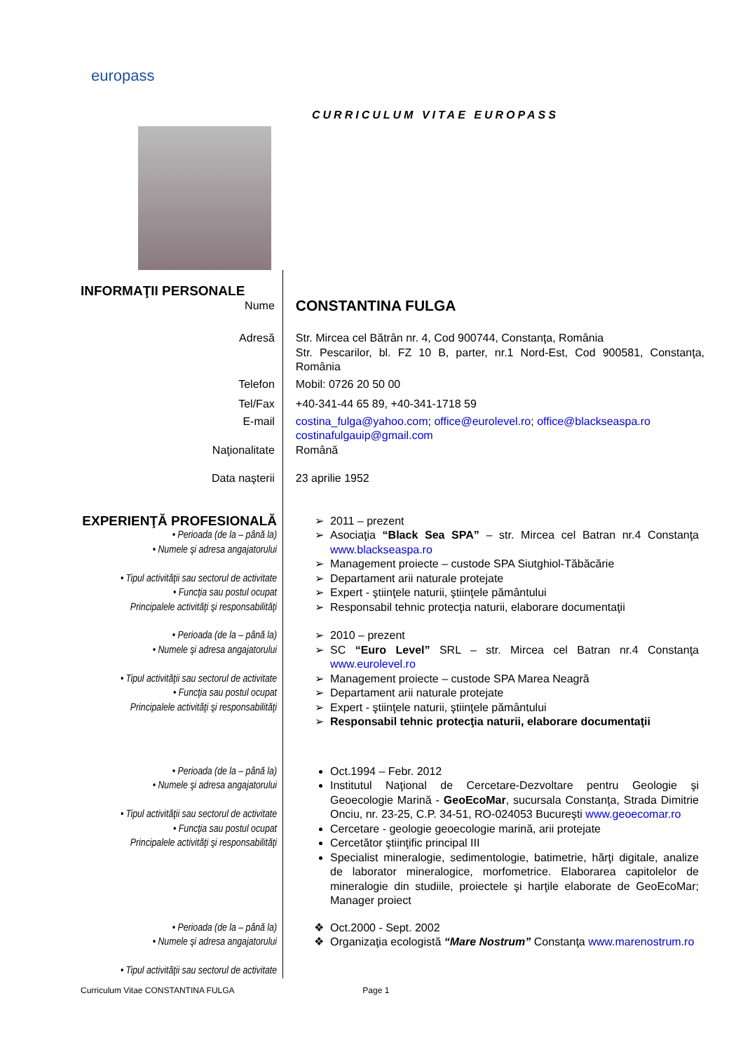europass
CURRICULUM VITAE EUROPASS
INFORMAŢII PERSONALE
Nume
CONSTANTINA FULGA
Adresă Str. Mircea cel Bătrân nr. 4, Cod 900744, Constanţa, România
Str. Pescarilor, bl. FZ 10 B, parter, nr.1 Nord-Est, Cod 900581, Constanţa, România
Telefon Mobil: 0726 20 50 00
Tel/Fax +40-341-44 65 89, +40-341-1718 59
E-mail costina_fulga@yahoo.com; office@eurolevel.ro; office@blackseaspa.ro
costinafulgauip@gmail.com
Naţionalitate Română
Data naşterii 23 aprilie 1952
EXPERIENŢĂ PROFESIONALĂ
• Perioada (de la – până la)
• Numele şi adresa angajatorului
• Tipul activităţii sau sectorul de activitate
• Funcţia sau postul ocupat
Principalele activităţi şi responsabilităţi
2011 – prezent
Asociaţia “Black Sea SPA” – str. Mircea cel Batran nr.4 Constanţa www.blackseaspa.ro
Management proiecte – custode SPA Siutghiol-Tăbăcărie
Departament arii naturale protejate
Expert - ştiinţele naturii, ştiinţele pământului
Responsabil tehnic protecţia naturii, elaborare documentaţii
• Perioada (de la – până la)
• Numele şi adresa angajatorului
• Tipul activităţii sau sectorul de activitate
• Funcţia sau postul ocupat
Principalele activităţi şi responsabilităţi
2010 – prezent
SC “Euro Level” SRL – str. Mircea cel Batran nr.4 Constanţa www.eurolevel.ro
Management proiecte – custode SPA Marea Neagră
Departament arii naturale protejate
Expert - ştiinţele naturii, ştiinţele pământului
Responsabil tehnic protecţia naturii, elaborare documentaţii
• Perioada (de la – până la)
• Numele şi adresa angajatorului
• Tipul activităţii sau sectorul de activitate
• Funcţia sau postul ocupat
Principalele activităţi şi responsabilităţi
Oct.1994 – Febr. 2012
Institutul Naţional de Cercetare-Dezvoltare pentru Geologie şi Geoecologie Marină - GeoEcoMar, sucursala Constanţa, Strada Dimitrie Onciu, nr. 23-25, C.P. 34-51, RO-024053 Bucureşti www.geoecomar.ro
Cercetare - geologie geoecologie marină, arii protejate
Cercetător ştiinţific principal III
Specialist mineralogie, sedimentologie, batimetrie, hărţi digitale, analize de laborator mineralogice, morfometrice. Elaborarea capitolelor de mineralogie din studiile, proiectele şi harţile elaborate de GeoEcoMar; Manager proiect
• Perioada (de la – până la)
• Numele şi adresa angajatorului
• Tipul activităţii sau sectorul de activitate
Oct.2000 - Sept. 2002
Organizaţia ecologistă “Mare Nostrum” Constanţa www.marenostrum.ro
Curriculum Vitae CONSTANTINA FULGA Page 1